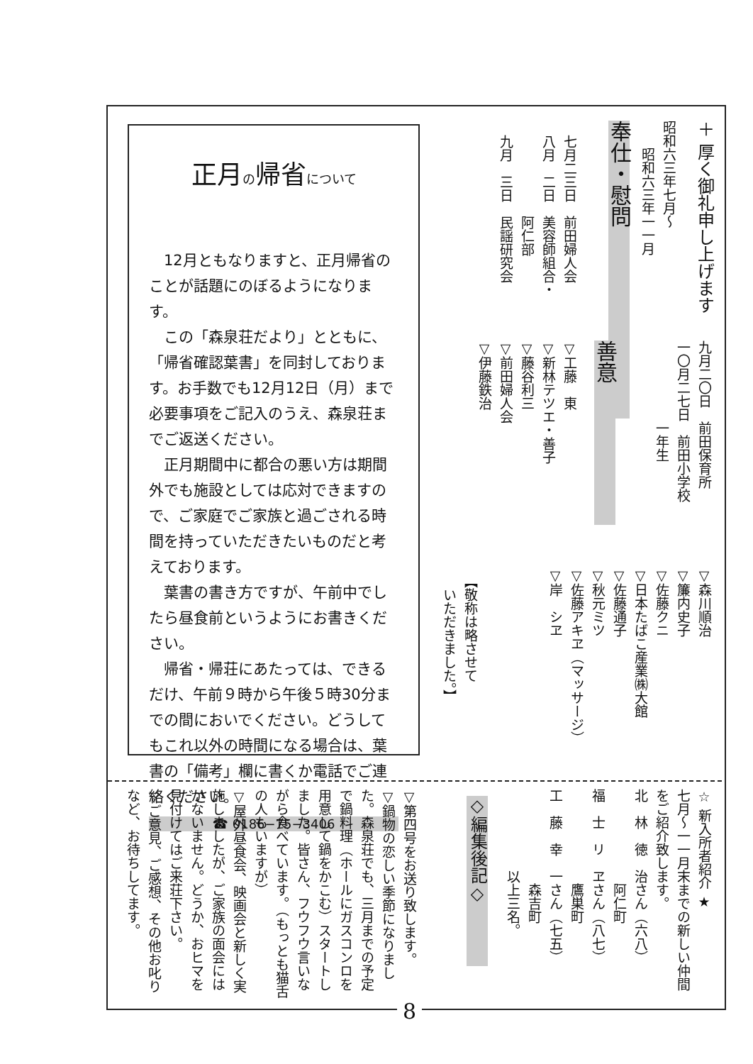＋ 厚く御礼申し上げます
昭和六三年七月〜
　　昭和六三年一一月
奉仕・慰問
七月二三日　前田婦人会
八月　二日　美容師組合・
　　　　　　阿仁部
九月　三日　民謡研究会
九月二〇日　前田保育所
一〇月二七日　前田小学校
　　　　　　一年生
善意
▽工藤　東
▽新林テツエ・善子
▽藤谷利三
▽前田婦人会
▽伊藤鉄治
▽森川順治
▽簾内史子
▽佐藤クニ
▽日本たばこ産業㈱大館
▽佐藤通子
▽秋元ミツ
▽佐藤アキヱ（マッサージ）
▽岸　シヱ
【敬称は略させて
　いただきました。】
正月の帰省について
12月ともなりますと、正月帰省のことが話題にのぼるようになります。
この「森泉荘だより」とともに、「帰省確認葉書」を同封しております。お手数でも12月12日（月）まで必要事項をご記入のうえ、森泉荘までご返送ください。
正月期間中に都合の悪い方は期間外でも施設としては応対できますので、ご家庭でご家族と過ごされる時間を持っていただきたいものだと考えております。
葉書の書き方ですが、午前中でしたら昼食前というようにお書きください。
帰省・帰荘にあたっては、できるだけ、午前９時から午後５時30分までの間においでください。どうしてもこれ以外の時間になる場合は、葉書の「備考」欄に書くか電話でご連絡ください。
☎ 0186−75−3406
☆ 新入所者紹介 ★
七月〜一一月末までの新しい仲間をご紹介致します。
北　林　徳　治さん（六八）
　　　　　　　阿仁町
福　士　リ　ヱさん（八七）
　　　　　　　鷹巣町
工　藤　幸　一さん（七五）
　　　　　　　森吉町
　　　　　　以上三名。
◇編集後記◇
▽第四号をお送り致します。
▽鍋物の恋しい季節になりました。森泉荘でも、三月までの予定で鍋料理（ホールにガスコンロを用意して鍋をかこむ）スタートしました。皆さん、フウフウ言いながら食べています。（もっとも猫舌の人もいますが）
▽屋外昼食会、映画会と新しく実施しましたが、ご家族の面会にはかないません。どうか、おヒマを見付けてはご来荘下さい。
▽ご意見、ご感想、その他お叱りなど、お待ちしてます。
8